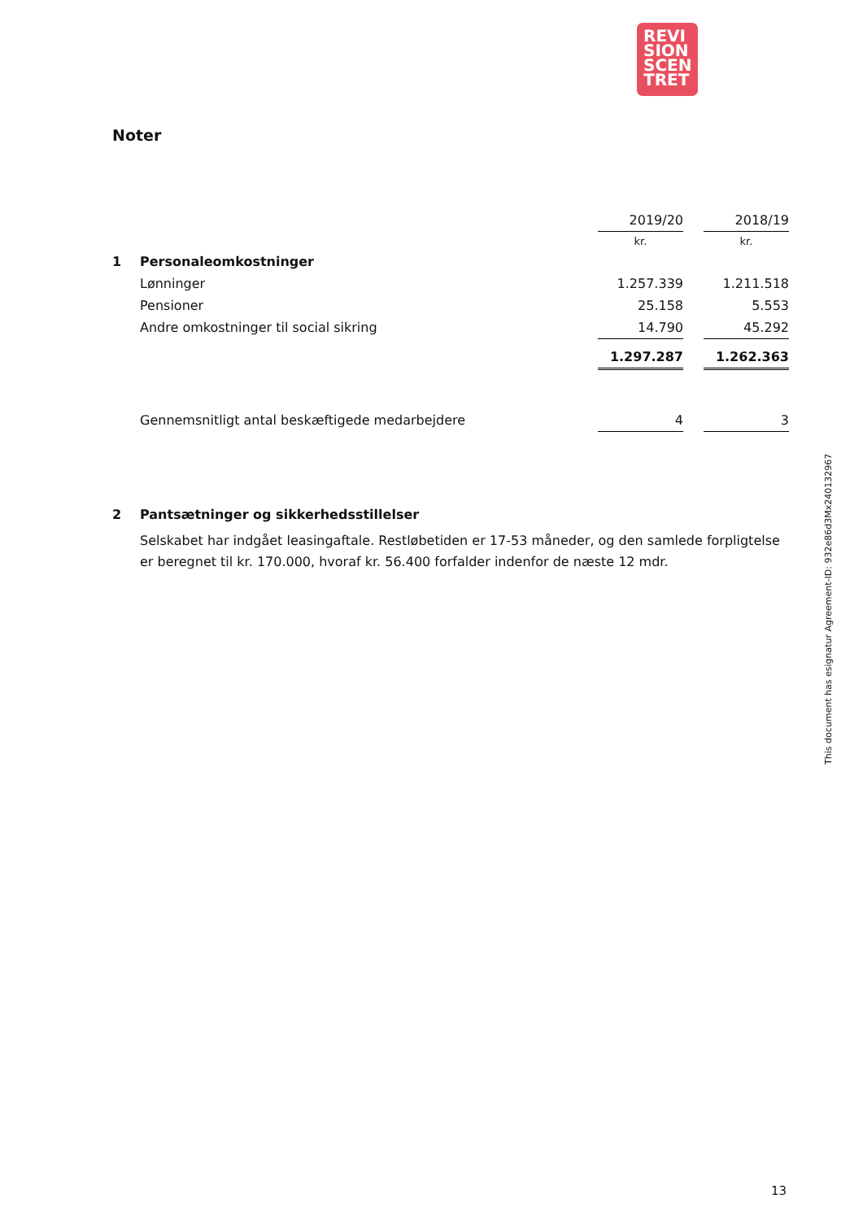REVI
SION
SCEN
TRET
Noter
| | | 2019/20 | | 2018/19 |
| | | kr. | | kr. |
| 1 | Personaleomkostninger | | | |
| | Lønninger | 1.257.339 | | 1.211.518 |
| | Pensioner | 25.158 | | 5.553 |
| | Andre omkostninger til social sikring | 14.790 | | 45.292 |
| | | 1.297.287 | | 1.262.363 |
| | Gennemsnitligt antal beskæftigede medarbejdere | 4 | | 3 |
| 2 | Pantsætninger og sikkerhedsstillelser | | | |
Selskabet har indgået leasingaftale. Restløbetiden er 17-53 måneder, og den samlede forpligtelse er beregnet til kr. 170.000, hvoraf kr. 56.400 forfalder indenfor de næste 12 mdr.
This document has esignatur Agreement-ID: 932e86d3Mx240132967
13